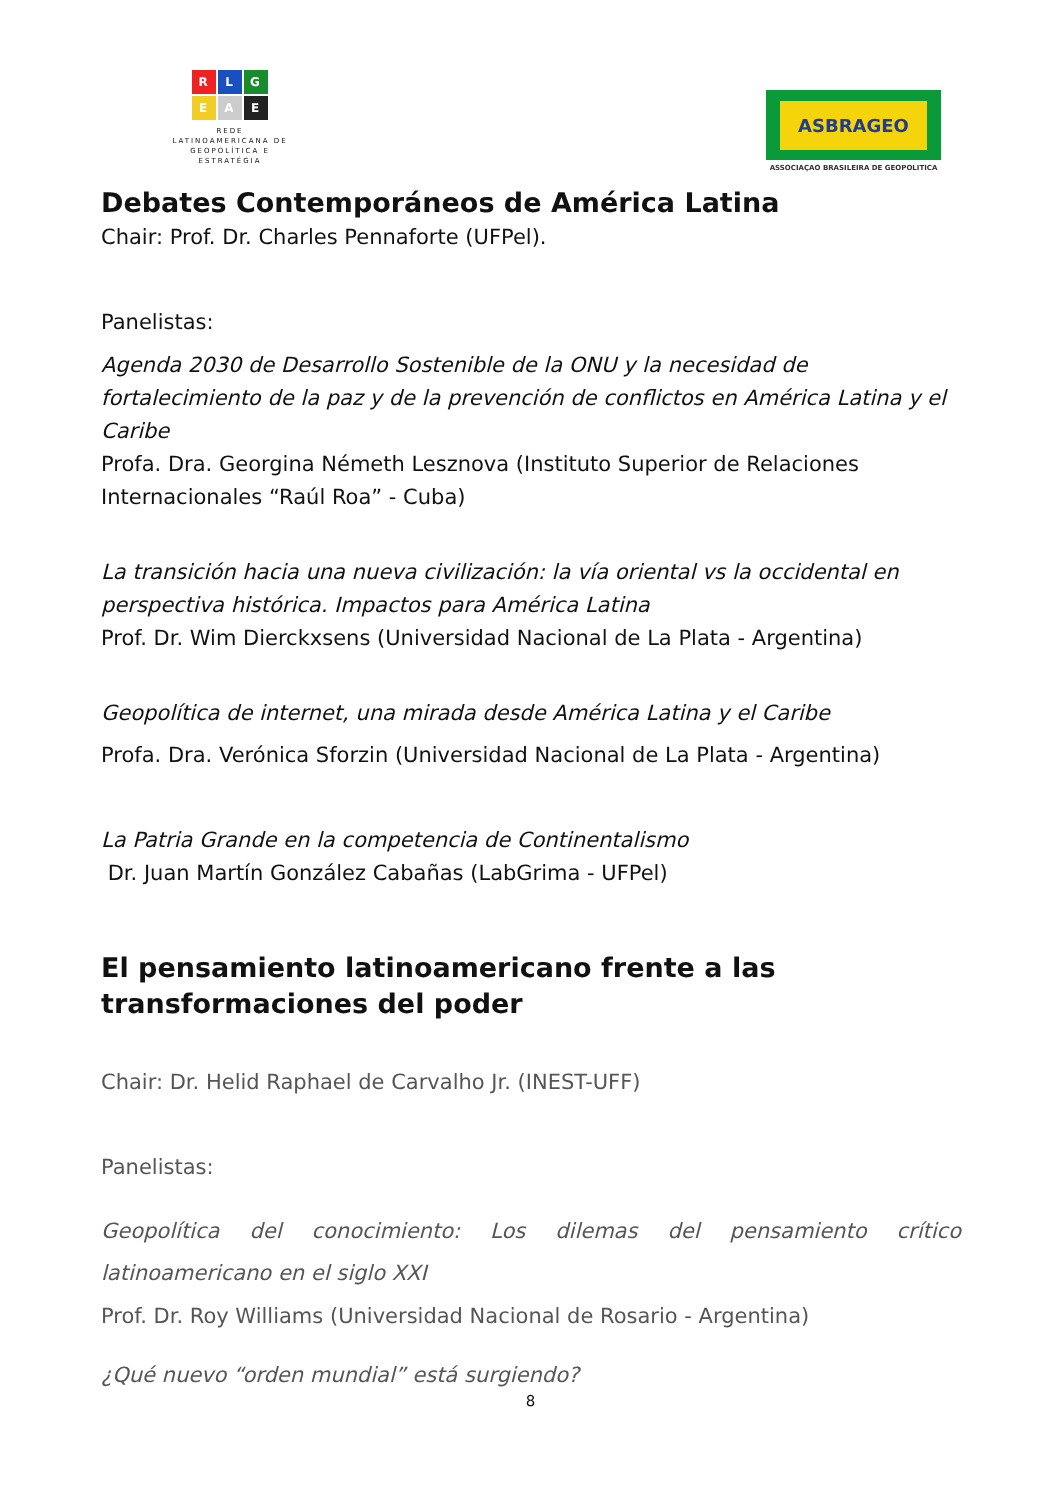R
L
G
E
A
E
REDE
LATINOAMERICANA DE
GEOPOLÍTICA E
ESTRATÉGIA
ASBRAGEO
ASSOCIAÇAO BRASILEIRA DE GEOPOLITICA
Debates Contemporáneos de América Latina
Chair: Prof. Dr. Charles Pennaforte (UFPel).
Panelistas:
Agenda 2030 de Desarrollo Sostenible de la ONU y la necesidad de fortalecimiento de la paz y de la prevención de conflictos en América Latina y el Caribe
Profa. Dra. Georgina Németh Lesznova (Instituto Superior de Relaciones Internacionales “Raúl Roa” - Cuba)
La transición hacia una nueva civilización: la vía oriental vs la occidental en perspectiva histórica. Impactos para América Latina
Prof. Dr. Wim Dierckxsens (Universidad Nacional de La Plata - Argentina)
Geopolítica de internet, una mirada desde América Latina y el Caribe
Profa. Dra. Verónica Sforzin (Universidad Nacional de La Plata - Argentina)
La Patria Grande en la competencia de Continentalismo
Dr. Juan Martín González Cabañas (LabGrima - UFPel)
El pensamiento latinoamericano frente a las transformaciones del poder
Chair: Dr. Helid Raphael de Carvalho Jr. (INEST-UFF)
Panelistas:
Geopolítica del conocimiento: Los dilemas del pensamiento crítico latinoamericano en el siglo XXI
Prof. Dr. Roy Williams (Universidad Nacional de Rosario - Argentina)
¿Qué nuevo “orden mundial” está surgiendo?
8